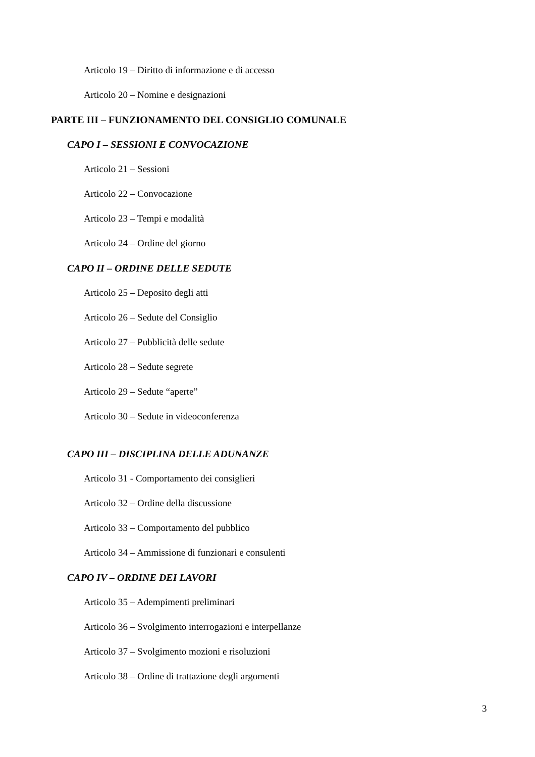Articolo 19 – Diritto di informazione e di accesso
Articolo 20 – Nomine e designazioni
PARTE III – FUNZIONAMENTO DEL CONSIGLIO COMUNALE
CAPO I – SESSIONI E CONVOCAZIONE
Articolo 21 – Sessioni
Articolo 22 – Convocazione
Articolo 23 – Tempi e modalità
Articolo 24 – Ordine del giorno
CAPO II – ORDINE DELLE SEDUTE
Articolo 25 – Deposito degli atti
Articolo 26 – Sedute del Consiglio
Articolo 27 – Pubblicità delle sedute
Articolo 28 – Sedute segrete
Articolo 29 – Sedute “aperte”
Articolo 30 – Sedute in videoconferenza
CAPO III – DISCIPLINA DELLE ADUNANZE
Articolo 31 - Comportamento dei consiglieri
Articolo 32 – Ordine della discussione
Articolo 33 – Comportamento del pubblico
Articolo 34 – Ammissione di funzionari e consulenti
CAPO IV – ORDINE DEI LAVORI
Articolo 35 – Adempimenti preliminari
Articolo 36 – Svolgimento interrogazioni e interpellanze
Articolo 37 – Svolgimento mozioni e risoluzioni
Articolo 38 – Ordine di trattazione degli argomenti
3